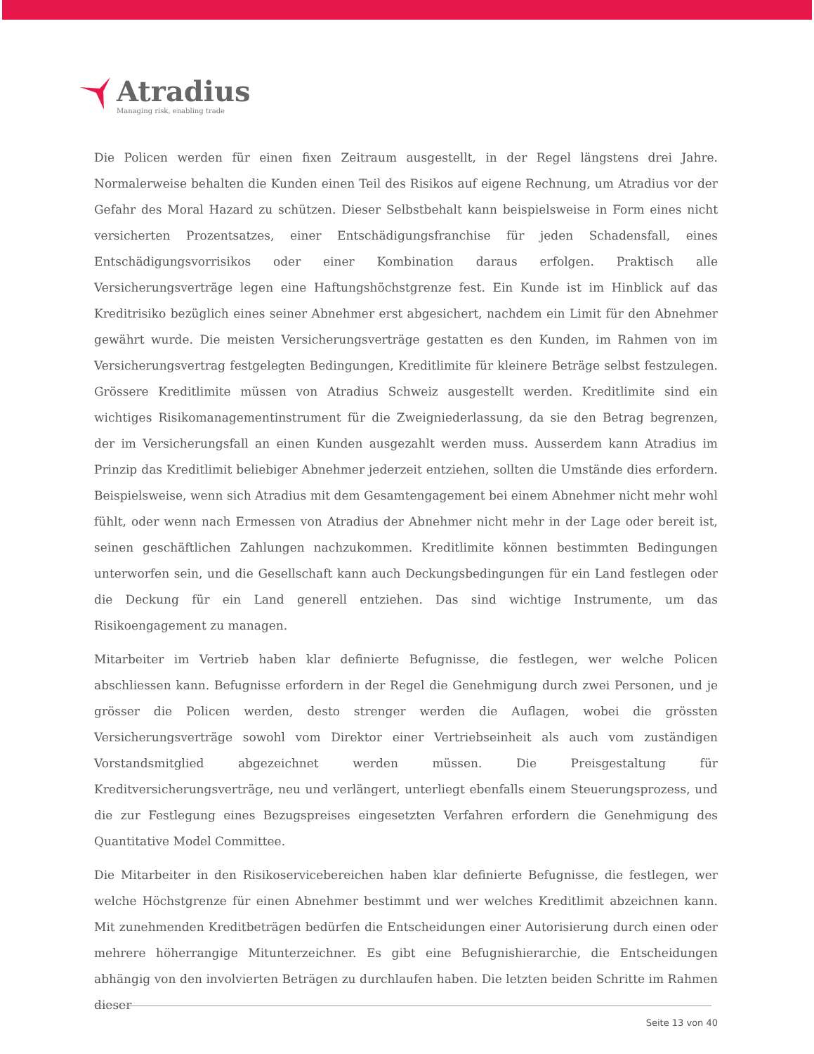Atradius
Managing risk, enabling trade
Die Policen werden für einen fixen Zeitraum ausgestellt, in der Regel längstens drei Jahre. Normalerweise behalten die Kunden einen Teil des Risikos auf eigene Rechnung, um Atradius vor der Gefahr des Moral Hazard zu schützen. Dieser Selbstbehalt kann beispielsweise in Form eines nicht versicherten Prozentsatzes, einer Entschädigungsfranchise für jeden Schadensfall, eines Entschädigungsvorrisikos oder einer Kombination daraus erfolgen. Praktisch alle Versicherungsverträge legen eine Haftungshöchstgrenze fest. Ein Kunde ist im Hinblick auf das Kreditrisiko bezüglich eines seiner Abnehmer erst abgesichert, nachdem ein Limit für den Abnehmer gewährt wurde. Die meisten Versicherungsverträge gestatten es den Kunden, im Rahmen von im Versicherungsvertrag festgelegten Bedingungen, Kreditlimite für kleinere Beträge selbst festzulegen. Grössere Kreditlimite müssen von Atradius Schweiz ausgestellt werden. Kreditlimite sind ein wichtiges Risikomanagementinstrument für die Zweigniederlassung, da sie den Betrag begrenzen, der im Versicherungsfall an einen Kunden ausgezahlt werden muss. Ausserdem kann Atradius im Prinzip das Kreditlimit beliebiger Abnehmer jederzeit entziehen, sollten die Umstände dies erfordern. Beispielsweise, wenn sich Atradius mit dem Gesamtengagement bei einem Abnehmer nicht mehr wohl fühlt, oder wenn nach Ermessen von Atradius der Abnehmer nicht mehr in der Lage oder bereit ist, seinen geschäftlichen Zahlungen nachzukommen. Kreditlimite können bestimmten Bedingungen unterworfen sein, und die Gesellschaft kann auch Deckungsbedingungen für ein Land festlegen oder die Deckung für ein Land generell entziehen. Das sind wichtige Instrumente, um das Risikoengagement zu managen.
Mitarbeiter im Vertrieb haben klar definierte Befugnisse, die festlegen, wer welche Policen abschliessen kann. Befugnisse erfordern in der Regel die Genehmigung durch zwei Personen, und je grösser die Policen werden, desto strenger werden die Auflagen, wobei die grössten Versicherungsverträge sowohl vom Direktor einer Vertriebseinheit als auch vom zuständigen Vorstandsmitglied abgezeichnet werden müssen. Die Preisgestaltung für Kreditversicherungsverträge, neu und verlängert, unterliegt ebenfalls einem Steuerungsprozess, und die zur Festlegung eines Bezugspreises eingesetzten Verfahren erfordern die Genehmigung des Quantitative Model Committee.
Die Mitarbeiter in den Risikoservicebereichen haben klar definierte Befugnisse, die festlegen, wer welche Höchstgrenze für einen Abnehmer bestimmt und wer welches Kreditlimit abzeichnen kann. Mit zunehmenden Kreditbeträgen bedürfen die Entscheidungen einer Autorisierung durch einen oder mehrere höherrangige Mitunterzeichner. Es gibt eine Befugnishierarchie, die Entscheidungen abhängig von den involvierten Beträgen zu durchlaufen haben. Die letzten beiden Schritte im Rahmen dieser
Seite 13 von 40